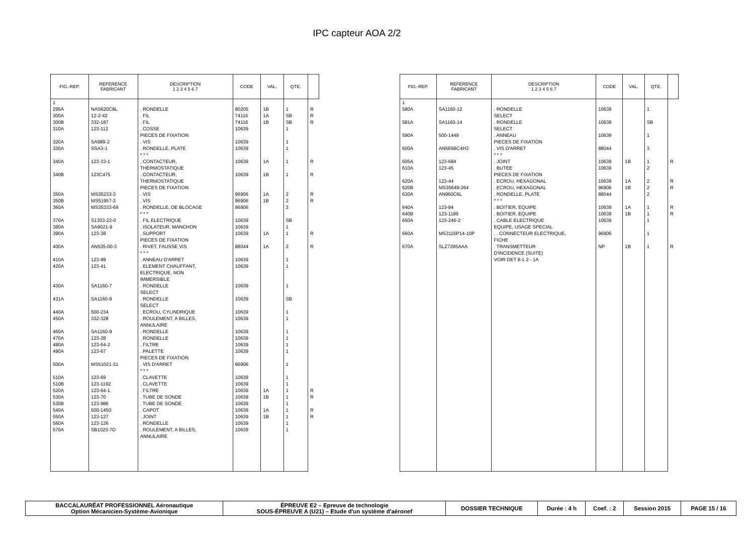IPC capteur AOA 2/2
| FIG.-REP. | REFERENCE FABRICANT | DESCRIPTION 1 2 3 4 5 6 7 | CODE | VAL. | QTE. | |
| --- | --- | --- | --- | --- | --- | --- |
| 1 295A 300A 300B 310A 320A 330A 340A 340B 350A 350B 360A 370A 380A 390A 400A 410A 420A 430A 431A 440A 450A 460A 470A 480A 490A 500A 510A 510B 520A 530A 530B 540A 550A 560A 570A | NAS620C8L 12-2-42 332-187 123-112 SA989-2 SSA3-1 123-33-1 123C475 MS35233-3 MS51957-3 MS35333-69 S1303-22-0 SA9021-9 123-38 AN535-00-3 123-99 123-41 SA1160-7 SA1160-9 500-234 332-328 SA1160-9 123-28 123-64-2 123-67 MS51021-31 123-69 123-1192 123-64-1 123-70 123-986 500-1450 123-127 123-126 SB1023-7D | . RONDELLE . FIL . FIL . COSSE PIECES DE FIXATION . VIS . RONDELLE, PLATE * * * . CONTACTEUR, THERMOSTATIQUE . CONTACTEUR, THERMOSTATIQUE PIECES DE FIXATION . VIS . VIS . RONDELLE, DE BLOCAGE * * * . FIL ELECTRIQUE . ISOLATEUR, MANCHON . SUPPORT PIECES DE FIXATION . RIVET, FAUSSE VIS * * * . ANNEAU D'ARRET . ELEMENT CHAUFFANT, ELECTRIQUE, NON IMMERSIBLE . RONDELLE SELECT . RONDELLE SELECT . ECROU, CYLINDRIQUE . ROULEMENT, A BILLES, ANNULAIRE . RONDELLE . RONDELLE . FILTRE . PALETTE PIECES DE FIXATION . VIS D'ARRET * * * . CLAVETTE . CLAVETTE . FILTRE . TUBE DE SONDE . TUBE DE SONDE . CAPOT . JOINT . RONDELLE . ROULEMENT, A BILLES, ANNULAIRE | 80205 74116 74116 10639 10639 10639 10639 10639 96906 96906 96906 10639 10639 10639 88044 10639 10639 10639 10639 10639 10639 10639 10639 10639 10639 96906 10639 10639 10639 10639 10639 10639 10639 10639 10639 | 1B 1A 1B 1A 1B 1A 1B 1A 1A 1A 1B 1A 1B | 1 SB SB 1 1 1 1 1 2 2 2 SB 1 1 2 1 1 1 SB 1 1 1 1 1 1 1 1 1 1 1 1 1 1 1 1 | R R R R R R R R R R R R R |
| FIG.-REP. | REFERENCE FABRICANT | DESCRIPTION 1 2 3 4 5 6 7 | CODE | VAL. | QTE. | |
| --- | --- | --- | --- | --- | --- | --- |
| 1 580A 581A 590A 600A 605A 610A 620A 620B 630A 640A 640B 650A 660A 670A | SA1160-12 SA1160-14 500-1449 AN565BC4H3 123-684 123-45 123-44 MS35649-264 AN960C6L 123-84 123-1189 123-246-2 MS3116P14-10P SLZ7285AAA | . RONDELLE SELECT . RONDELLE SELECT . ANNEAU PIECES DE FIXATION . VIS D'ARRET * * * . JOINT . BUTEE PIECES DE FIXATION . ECROU, HEXAGONAL . ECROU, HEXAGONAL . RONDELLE, PLATE * * * . BOITIER, EQUIPE . BOITIER, EQUIPE . CABLE ELECTRIQUE EQUIPE, USAGE SPECIAL . . CONNECTEUR ELECTRIQUE, FICHE . TRANSMETTEUR D'INCIDENCE (SUITE) VOIR DET 8-1 2 - 1A | 10639 10639 10639 88044 10639 10639 10639 96906 88044 10639 10639 10639 96906 NP | 1B 1A 1B 1A 1B 1B | 1 SB 1 3 1 2 2 2 2 1 1 1 1 1 | R R R R R R |
| BACCALAURÉAT PROFESSIONNEL Aéronautique Option Mécanicien-Système-Avionique | ÉPREUVE E2 – Epreuve de technologie SOUS-ÉPREUVE A (U21) – Etude d'un système d'aéronef | DOSSIER TECHNIQUE | Durée : 4 h | Coef. : 2 | Session 2015 | PAGE 15 / 16 |